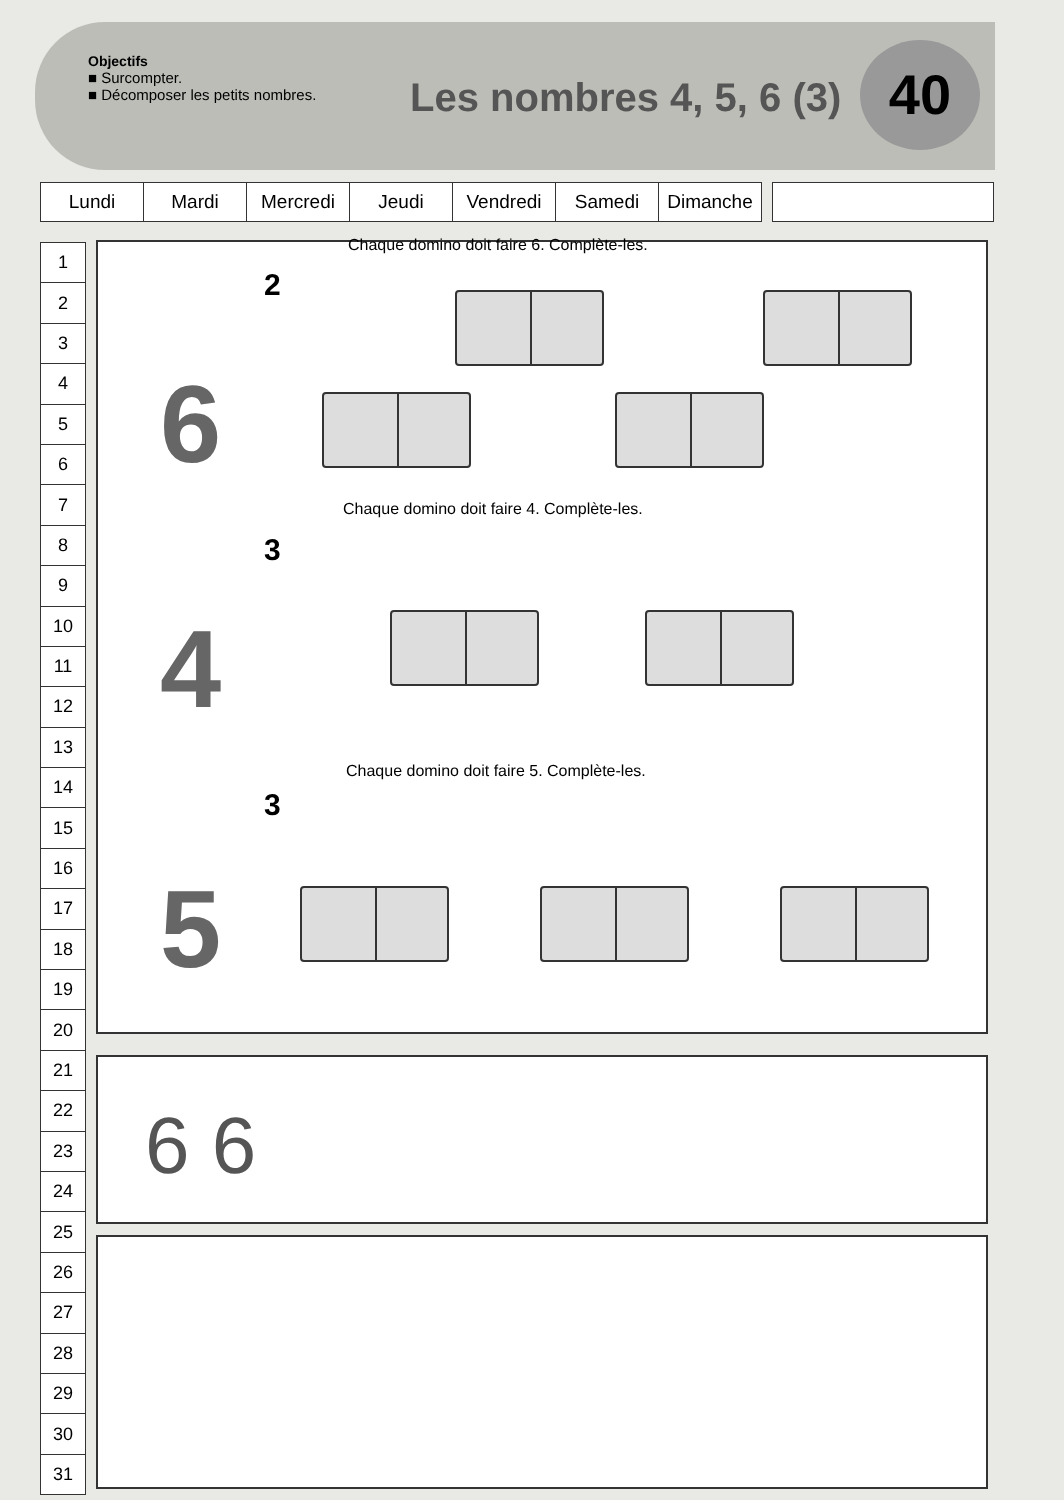Objectifs
■ Surcompter.
■ Décomposer les petits nombres.
Les nombres 4, 5, 6 (3) 40
| Lundi | Mardi | Mercredi | Jeudi | Vendredi | Samedi | Dimanche | | |
| 1 |
| 2 |
| 3 |
| 4 |
| 5 |
| 6 |
| 7 |
| 8 |
| 9 |
| 10 |
| 11 |
| 12 |
| 13 |
| 14 |
| 15 |
| 16 |
| 17 |
| 18 |
| 19 |
| 20 |
| 21 |
| 22 |
| 23 |
| 24 |
| 25 |
| 26 |
| 27 |
| 28 |
| 29 |
| 30 |
| 31 |
Chaque domino doit faire 6. Complète-les.
2
6
Chaque domino doit faire 4. Complète-les.
3
4
Chaque domino doit faire 5. Complète-les.
3
5
6 6